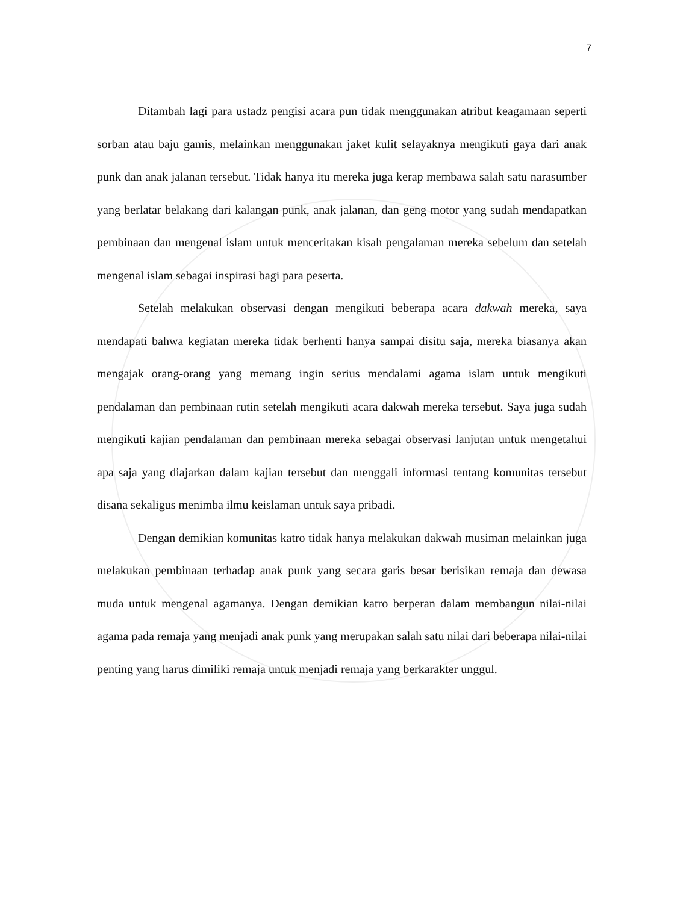7
Ditambah lagi para ustadz pengisi acara pun tidak menggunakan atribut keagamaan seperti sorban atau baju gamis, melainkan menggunakan jaket kulit selayaknya mengikuti gaya dari anak punk dan anak jalanan tersebut. Tidak hanya itu mereka juga kerap membawa salah satu narasumber yang berlatar belakang dari kalangan punk, anak jalanan, dan geng motor yang sudah mendapatkan pembinaan dan mengenal islam untuk menceritakan kisah pengalaman mereka sebelum dan setelah mengenal islam sebagai inspirasi bagi para peserta.
Setelah melakukan observasi dengan mengikuti beberapa acara dakwah mereka, saya mendapati bahwa kegiatan mereka tidak berhenti hanya sampai disitu saja, mereka biasanya akan mengajak orang-orang yang memang ingin serius mendalami agama islam untuk mengikuti pendalaman dan pembinaan rutin setelah mengikuti acara dakwah mereka tersebut. Saya juga sudah mengikuti kajian pendalaman dan pembinaan mereka sebagai observasi lanjutan untuk mengetahui apa saja yang diajarkan dalam kajian tersebut dan menggali informasi tentang komunitas tersebut disana sekaligus menimba ilmu keislaman untuk saya pribadi.
Dengan demikian komunitas katro tidak hanya melakukan dakwah musiman melainkan juga melakukan pembinaan terhadap anak punk yang secara garis besar berisikan remaja dan dewasa muda untuk mengenal agamanya. Dengan demikian katro berperan dalam membangun nilai-nilai agama pada remaja yang menjadi anak punk yang merupakan salah satu nilai dari beberapa nilai-nilai penting yang harus dimiliki remaja untuk menjadi remaja yang berkarakter unggul.